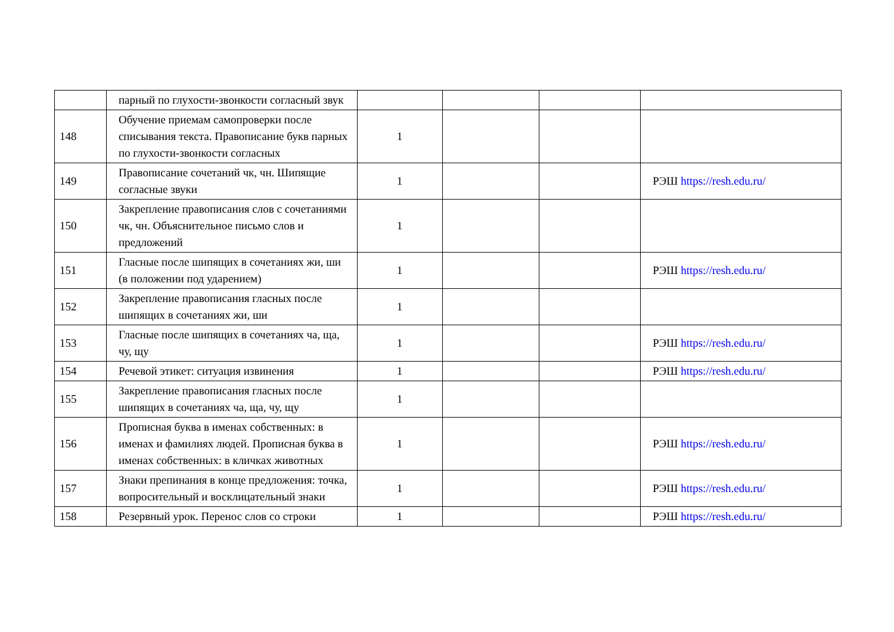| | парный по глухости-звонкости согласный звук | | | | |
| 148 | Обучение приемам самопроверки после списывания текста. Правописание букв парных по глухости-звонкости согласных | 1 | | | |
| 149 | Правописание сочетаний чк, чн. Шипящие согласные звуки | 1 | | | РЭШ https://resh.edu.ru/ |
| 150 | Закрепление правописания слов с сочетаниями чк, чн. Объяснительное письмо слов и предложений | 1 | | | |
| 151 | Гласные после шипящих в сочетаниях жи, ши (в положении под ударением) | 1 | | | РЭШ https://resh.edu.ru/ |
| 152 | Закрепление правописания гласных после шипящих в сочетаниях жи, ши | 1 | | | |
| 153 | Гласные после шипящих в сочетаниях ча, ща, чу, щу | 1 | | | РЭШ https://resh.edu.ru/ |
| 154 | Речевой этикет: ситуация извинения | 1 | | | РЭШ https://resh.edu.ru/ |
| 155 | Закрепление правописания гласных после шипящих в сочетаниях ча, ща, чу, щу | 1 | | | |
| 156 | Прописная буква в именах собственных: в именах и фамилиях людей. Прописная буква в именах собственных: в кличках животных | 1 | | | РЭШ https://resh.edu.ru/ |
| 157 | Знаки препинания в конце предложения: точка, вопросительный и восклицательный знаки | 1 | | | РЭШ https://resh.edu.ru/ |
| 158 | Резервный урок. Перенос слов со строки | 1 | | | РЭШ https://resh.edu.ru/ |